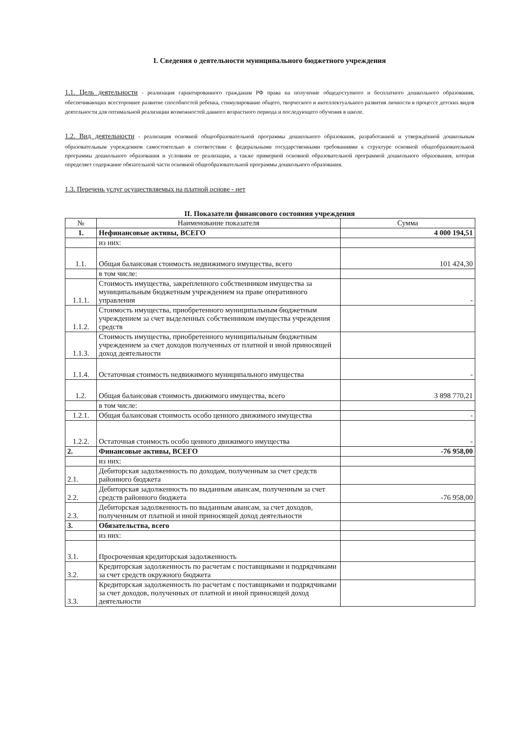I. Сведения о деятельности муниципального бюджетного учреждения
1.1. Цель деятельности - реализация гарантированного гражданам РФ права на получение общедоступного и бесплатного дошкольного образования, обеспечивающих всестороннее развитие способностей ребенка, стимулирование общего, творческого и интеллектуального развития личности в процессе детских видов деятельности для оптимальной реализации возможностей данного возрастного периода и последующего обучения в школе.
1.2. Вид деятельности - реализация основной общеобразовательной программы дошкольного образования, разработанной и утверждённой дошкольным образовательным учреждением самостоятельно в соответствии с федеральными государственными требованиями к структуре основной общеобразовательной программы дошкольного образования и условиям ее реализации, а также примерной основной образовательной программой дошкольного образования, которая определяет содержание обязательной части основной общеобразовательной программы дошкольного образования.
1.3. Перечень услуг осуществляемых на платной основе - нет
II. Показатели финансового состояния учреждения
| № | Наименование показателя | Сумма |
| --- | --- | --- |
| 1. | Нефинансовые активы, ВСЕГО | 4 000 194,51 |
| | из них: | |
| 1.1. | Общая балансовая стоимость недвижимого имущества, всего | 101 424,30 |
| | в том числе: | |
| 1.1.1. | Стоимость имущества, закрепленного собственником имущества за муниципальным бюджетным учреждением на праве оперативного управления | - |
| 1.1.2. | Стоимость имущества, приобретенного муниципальным бюджетным учреждением за счет выделенных собственником имущества учреждения средств | |
| 1.1.3. | Стоимость имущества, приобретенного муниципальным бюджетным учреждением за счет доходов полученных от платной и иной приносящей доход деятельности | |
| 1.1.4. | Остаточная стоимость недвижимого муниципального имущества | - |
| 1.2. | Общая балансовая стоимость движимого имущества, всего | 3 898 770,21 |
| | в том числе: | |
| 1.2.1. | Общая балансовая стоимость особо ценного движимого имущества | - |
| 1.2.2. | Остаточная стоимость особо ценного движимого имущества | - |
| 2. | Финансовые активы, ВСЕГО | -76 958,00 |
| | из них: | |
| 2.1. | Дебиторская задолженность по доходам, полученным за счет средств районного бюджета | |
| 2.2. | Дебиторская задолженность по выданным авансам, полученным за счет средств районного бюджета | -76 958,00 |
| 2.3. | Дебиторская задолженность по выданным авансам, за счет доходов, полученным от платной и иной приносящей доход деятельности | |
| 3. | Обязательства, всего | |
| | из них: | |
| 3.1. | Просроченная кредиторская задолженность | |
| 3.2. | Кредиторская задолженность по расчетам с поставщиками и подрядчиками за счет средств окружного бюджета | |
| 3.3. | Кредиторская задолженность по расчетам с поставщиками и подрядчиками за счет доходов, полученных от платной и иной приносящей доход деятельности | |